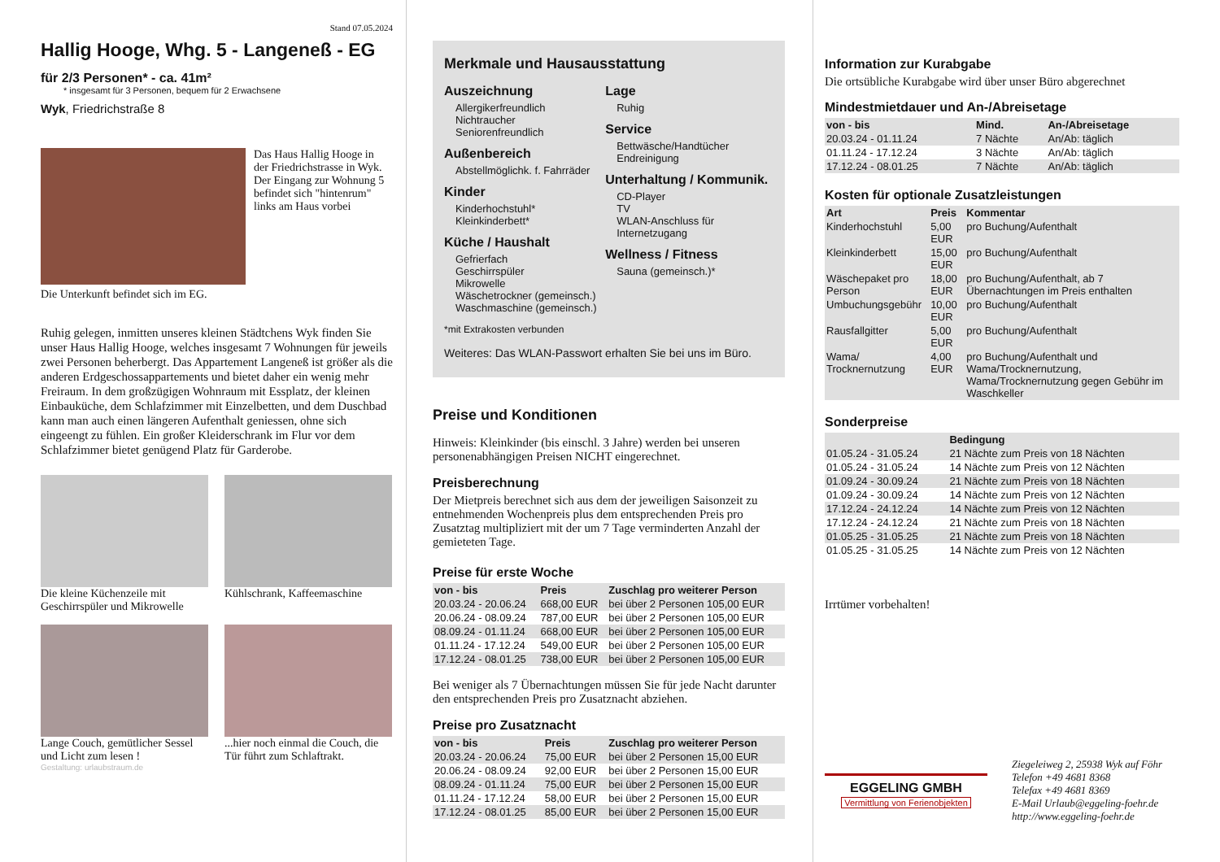Stand 07.05.2024
Hallig Hooge, Whg. 5 - Langeneß - EG
für 2/3 Personen* - ca. 41m²
* insgesamt für 3 Personen, bequem für 2 Erwachsene
Wyk, Friedrichstraße 8
Das Haus Hallig Hooge in der Friedrichstrasse in Wyk. Der Eingang zur Wohnung 5 befindet sich "hintenrum" links am Haus vorbei
Die Unterkunft befindet sich im EG.
Ruhig gelegen, inmitten unseres kleinen Städtchens Wyk finden Sie unser Haus Hallig Hooge, welches insgesamt 7 Wohnungen für jeweils zwei Personen beherbergt. Das Appartement Langeneß ist größer als die anderen Erdgeschossappartements und bietet daher ein wenig mehr Freiraum. In dem großzügigen Wohnraum mit Essplatz, der kleinen Einbauküche, dem Schlafzimmer mit Einzelbetten, und dem Duschbad kann man auch einen längeren Aufenthalt geniessen, ohne sich eingeengt zu fühlen. Ein großer Kleiderschrank im Flur vor dem Schlafzimmer bietet genügend Platz für Garderobe.
Die kleine Küchenzeile mit Geschirrspüler und Mikrowelle
Kühlschrank, Kaffeemaschine
Lange Couch, gemütlicher Sessel und Licht zum lesen !
...hier noch einmal die Couch, die Tür führt zum Schlaftrakt.
Gestaltung: urlaubstraum.de
Merkmale und Hausausstattung
Auszeichnung
Allergikerfreundlich
Nichtraucher
Seniorenfreundlich
Außenbereich
Abstellmöglichk. f. Fahrräder
Kinder
Kinderhochstuhl*
Kleinkinderbett*
Küche / Haushalt
Gefrierfach
Geschirrspüler
Mikrowelle
Wäschetrockner (gemeinsch.)
Waschmaschine (gemeinsch.)
Lage
Ruhig
Service
Bettwäsche/Handtücher
Endreinigung
Unterhaltung / Kommunik.
CD-Player
TV
WLAN-Anschluss für Internetzugang
Wellness / Fitness
Sauna (gemeinsch.)*
*mit Extrakosten verbunden
Weiteres: Das WLAN-Passwort erhalten Sie bei uns im Büro.
Preise und Konditionen
Hinweis: Kleinkinder (bis einschl. 3 Jahre) werden bei unseren personenabhängigen Preisen NICHT eingerechnet.
Preisberechnung
Der Mietpreis berechnet sich aus dem der jeweiligen Saisonzeit zu entnehmenden Wochenpreis plus dem entsprechenden Preis pro Zusatztag multipliziert mit der um 7 Tage verminderten Anzahl der gemieteten Tage.
Preise für erste Woche
| von - bis | Preis | Zuschlag pro weiterer Person |
| --- | --- | --- |
| 20.03.24 - 20.06.24 | 668,00 EUR | bei über 2 Personen 105,00 EUR |
| 20.06.24 - 08.09.24 | 787,00 EUR | bei über 2 Personen 105,00 EUR |
| 08.09.24 - 01.11.24 | 668,00 EUR | bei über 2 Personen 105,00 EUR |
| 01.11.24 - 17.12.24 | 549,00 EUR | bei über 2 Personen 105,00 EUR |
| 17.12.24 - 08.01.25 | 738,00 EUR | bei über 2 Personen 105,00 EUR |
Bei weniger als 7 Übernachtungen müssen Sie für jede Nacht darunter den entsprechenden Preis pro Zusatznacht abziehen.
Preise pro Zusatznacht
| von - bis | Preis | Zuschlag pro weiterer Person |
| --- | --- | --- |
| 20.03.24 - 20.06.24 | 75,00 EUR | bei über 2 Personen 15,00 EUR |
| 20.06.24 - 08.09.24 | 92,00 EUR | bei über 2 Personen 15,00 EUR |
| 08.09.24 - 01.11.24 | 75,00 EUR | bei über 2 Personen 15,00 EUR |
| 01.11.24 - 17.12.24 | 58,00 EUR | bei über 2 Personen 15,00 EUR |
| 17.12.24 - 08.01.25 | 85,00 EUR | bei über 2 Personen 15,00 EUR |
Information zur Kurabgabe
Die ortsübliche Kurabgabe wird über unser Büro abgerechnet
Mindestmietdauer und An-/Abreisetage
| von - bis | Mind. | An-/Abreisetage |
| --- | --- | --- |
| 20.03.24 - 01.11.24 | 7 Nächte | An/Ab: täglich |
| 01.11.24 - 17.12.24 | 3 Nächte | An/Ab: täglich |
| 17.12.24 - 08.01.25 | 7 Nächte | An/Ab: täglich |
Kosten für optionale Zusatzleistungen
| Art | Preis | Kommentar |
| --- | --- | --- |
| Kinderhochstuhl | 5,00 EUR | pro Buchung/Aufenthalt |
| Kleinkinderbett | 15,00 EUR | pro Buchung/Aufenthalt |
| Wäschepaket pro Person | 18,00 EUR | pro Buchung/Aufenthalt, ab 7 Übernachtungen im Preis enthalten |
| Umbuchungsgebühr | 10,00 EUR | pro Buchung/Aufenthalt |
| Rausfallgitter | 5,00 EUR | pro Buchung/Aufenthalt |
| Wama/ Trocknernutzung | 4,00 EUR | pro Buchung/Aufenthalt und Wama/Trocknernutzung, Wama/Trocknernutzung gegen Gebühr im Waschkeller |
Sonderpreise
| | Bedingung |
| --- | --- |
| 01.05.24 - 31.05.24 | 21 Nächte zum Preis von 18 Nächten |
| 01.05.24 - 31.05.24 | 14 Nächte zum Preis von 12 Nächten |
| 01.09.24 - 30.09.24 | 21 Nächte zum Preis von 18 Nächten |
| 01.09.24 - 30.09.24 | 14 Nächte zum Preis von 12 Nächten |
| 17.12.24 - 24.12.24 | 14 Nächte zum Preis von 12 Nächten |
| 17.12.24 - 24.12.24 | 21 Nächte zum Preis von 18 Nächten |
| 01.05.25 - 31.05.25 | 21 Nächte zum Preis von 18 Nächten |
| 01.05.25 - 31.05.25 | 14 Nächte zum Preis von 12 Nächten |
Irrtümer vorbehalten!
EGGELING GMBH
Vermittlung von Ferienobjekten
Ziegeleiweg 2, 25938 Wyk auf Föhr
Telefon +49 4681 8368
Telefax +49 4681 8369
E-Mail Urlaub@eggeling-foehr.de
http://www.eggeling-foehr.de